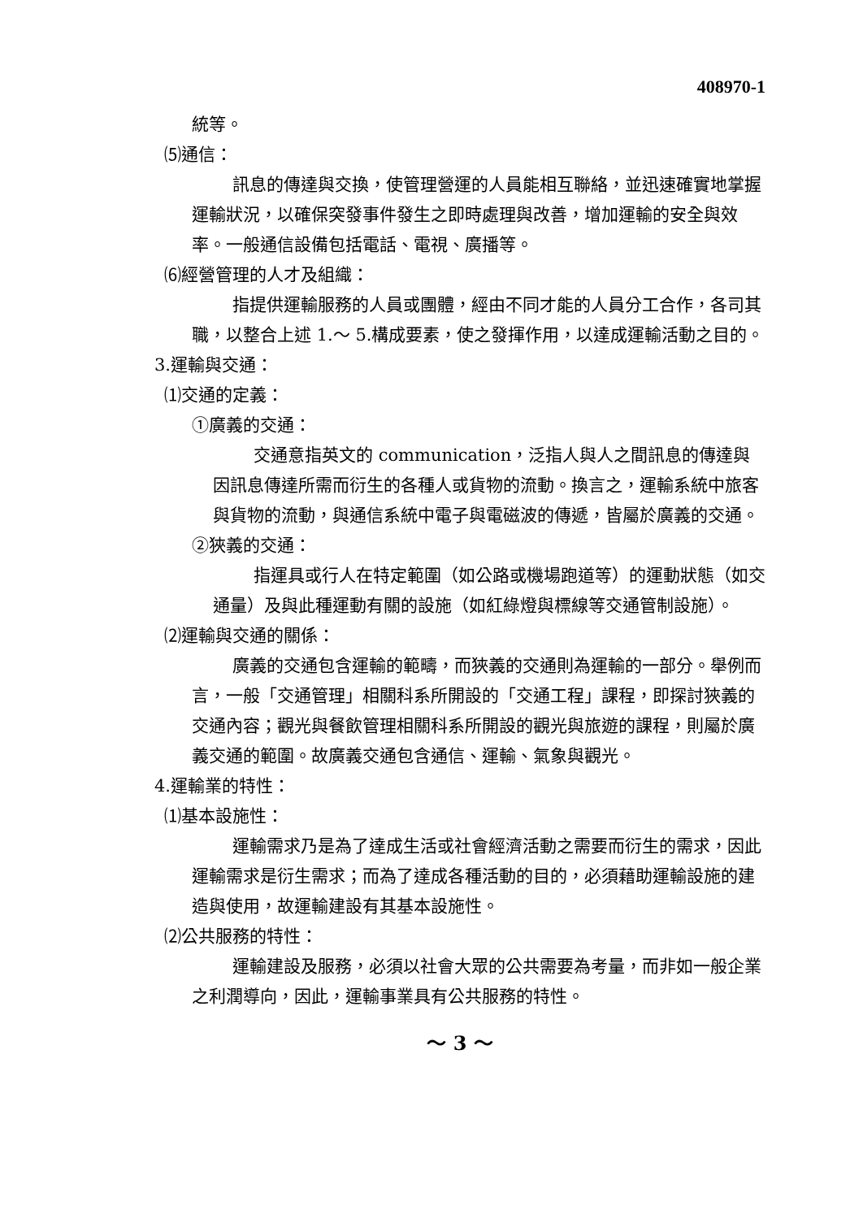408970-1
統等。
⑸通信：
訊息的傳達與交換，使管理營運的人員能相互聯絡，並迅速確實地掌握運輸狀況，以確保突發事件發生之即時處理與改善，增加運輸的安全與效率。一般通信設備包括電話、電視、廣播等。
⑹經營管理的人才及組織：
指提供運輸服務的人員或團體，經由不同才能的人員分工合作，各司其職，以整合上述 1.～ 5.構成要素，使之發揮作用，以達成運輸活動之目的。
3.運輸與交通：
⑴交通的定義：
①廣義的交通：
交通意指英文的 communication，泛指人與人之間訊息的傳達與因訊息傳達所需而衍生的各種人或貨物的流動。換言之，運輸系統中旅客與貨物的流動，與通信系統中電子與電磁波的傳遞，皆屬於廣義的交通。
②狹義的交通：
指運具或行人在特定範圍（如公路或機場跑道等）的運動狀態（如交通量）及與此種運動有關的設施（如紅綠燈與標線等交通管制設施）。
⑵運輸與交通的關係：
廣義的交通包含運輸的範疇，而狹義的交通則為運輸的一部分。舉例而言，一般「交通管理」相關科系所開設的「交通工程」課程，即探討狹義的交通內容；觀光與餐飲管理相關科系所開設的觀光與旅遊的課程，則屬於廣義交通的範圍。故廣義交通包含通信、運輸、氣象與觀光。
4.運輸業的特性：
⑴基本設施性：
運輸需求乃是為了達成生活或社會經濟活動之需要而衍生的需求，因此運輸需求是衍生需求；而為了達成各種活動的目的，必須藉助運輸設施的建造與使用，故運輸建設有其基本設施性。
⑵公共服務的特性：
運輸建設及服務，必須以社會大眾的公共需要為考量，而非如一般企業之利潤導向，因此，運輸事業具有公共服務的特性。
～ 3 ～